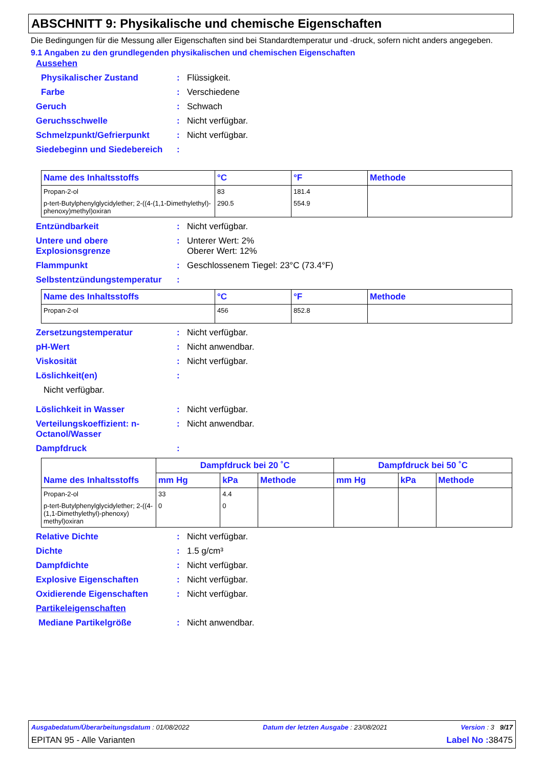ABSCHNITT 9: Physikalische und chemische Eigenschaften
Die Bedingungen für die Messung aller Eigenschaften sind bei Standardtemperatur und -druck, sofern nicht anders angegeben.
9.1 Angaben zu den grundlegenden physikalischen und chemischen Eigenschaften
Aussehen
Physikalischer Zustand: Flüssigkeit.
Farbe: Verschiedene
Geruch: Schwach
Geruchsschwelle: Nicht verfügbar.
Schmelzpunkt/Gefrierpunkt: Nicht verfügbar.
Siedebeginn und Siedebereich:
| Name des Inhaltsstoffs | °C | °F | Methode |
| --- | --- | --- | --- |
| Propan-2-ol | 83 | 181.4 | |
| p-tert-Butylphenylglycidylether; 2-((4-(1,1-Dimethylethyl)-phenoxy)methyl)oxiran | 290.5 | 554.9 | |
Entzündbarkeit: Nicht verfügbar.
Untere und obere Explosionsgrenze: Unterer Wert: 2%
Oberer Wert: 12%
Flammpunkt: Geschlossenem Tiegel: 23°C (73.4°F)
Selbstentzündungstemperatur:
| Name des Inhaltsstoffs | °C | °F | Methode |
| --- | --- | --- | --- |
| Propan-2-ol | 456 | 852.8 | |
Zersetzungstemperatur: Nicht verfügbar.
pH-Wert: Nicht anwendbar.
Viskosität: Nicht verfügbar.
Löslichkeit(en):
Nicht verfügbar.
Löslichkeit in Wasser: Nicht verfügbar.
Verteilungskoeffizient: n-Octanol/Wasser: Nicht anwendbar.
Dampfdruck:
| Name des Inhaltsstoffs | Dampfdruck bei 20 ˚C | | | Dampfdruck bei 50 ˚C | | |
| --- | --- | --- | --- | --- | --- | --- |
| | mm Hg | kPa | Methode | mm Hg | kPa | Methode |
| Propan-2-ol | 33 | 4.4 | | | | |
| p-tert-Butylphenylglycidylether; 2-((4-(1,1-Dimethylethyl)-phenoxy) methyl)oxiran | 0 | 0 | | | | |
Relative Dichte: Nicht verfügbar.
Dichte: 1.5 g/cm³
Dampfdichte: Nicht verfügbar.
Explosive Eigenschaften: Nicht verfügbar.
Oxidierende Eigenschaften: Nicht verfügbar.
Partikeleigenschaften
Mediane Partikelgröße: Nicht anwendbar.
Ausgabedatum/Überarbeitungsdatum : 01/08/2022 Datum der letzten Ausgabe : 23/08/2021 Version : 3 9/17
EPITAN 95 - Alle Varianten Label No : 38475